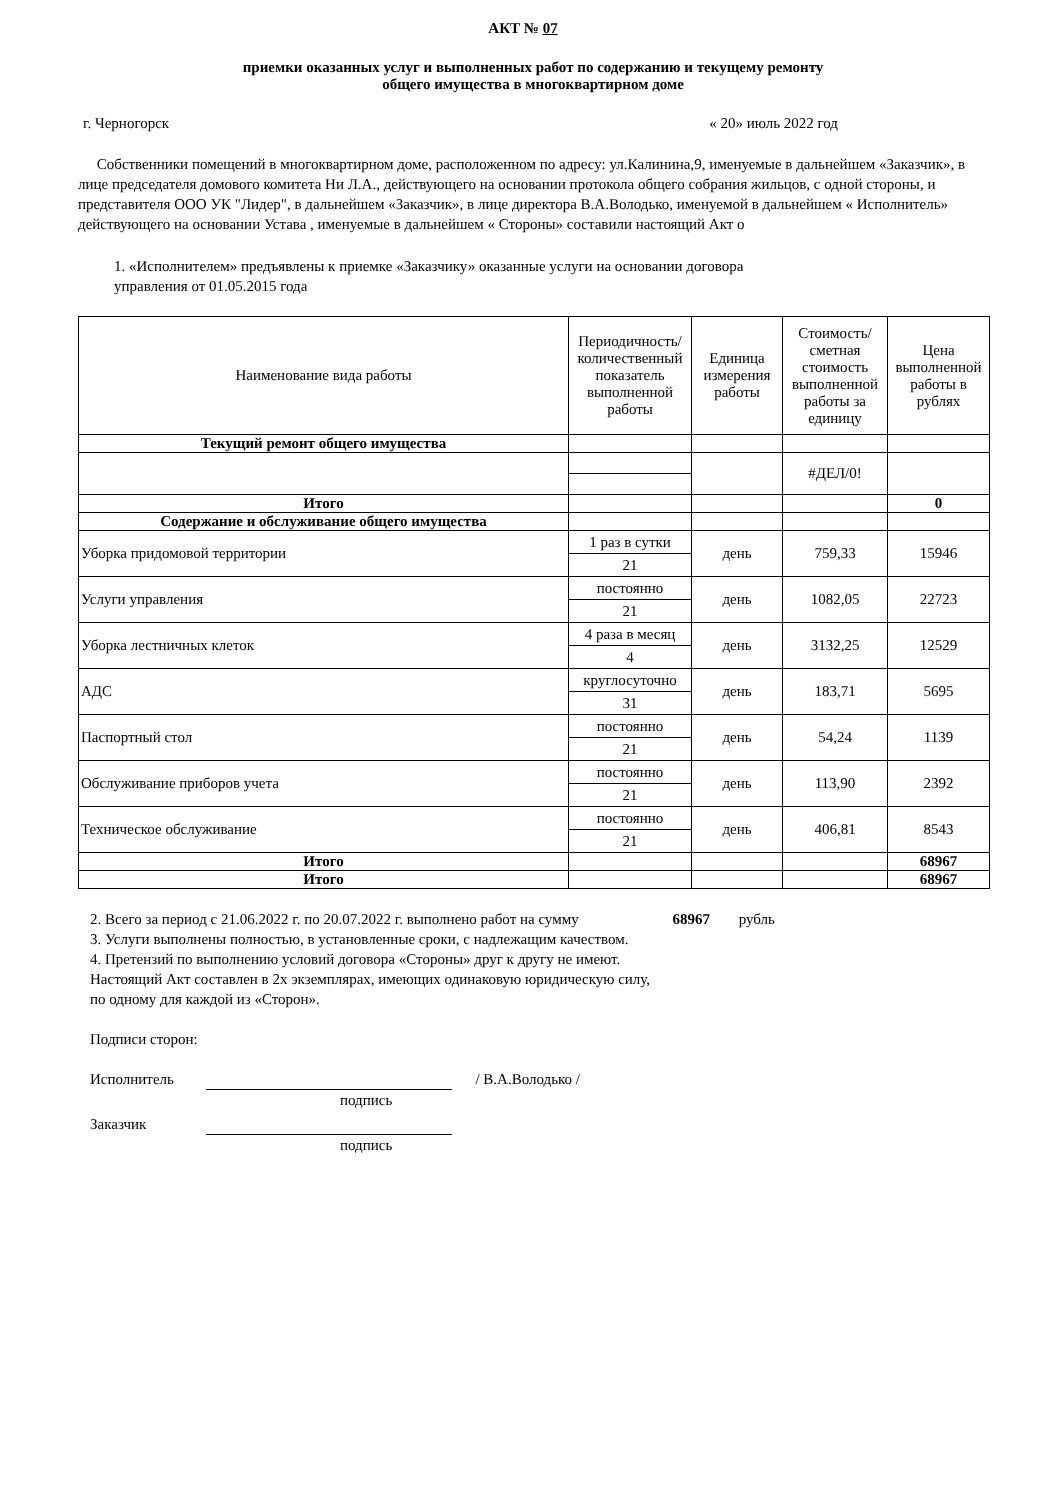АКТ № 07
приемки оказанных услуг и выполненных работ по содержанию и текущему ремонту
общего имущества в многоквартирном доме
г. Черногорск « 20» июль 2022 год
Собственники помещений в многоквартирном доме, расположенном по адресу: ул.Калинина,9, именуемые в дальнейшем «Заказчик», в лице председателя домового комитета Ни Л.А., действующего на основании протокола общего собрания жильцов, с одной стороны, и представителя ООО УК "Лидер", в дальнейшем «Заказчик», в лице директора В.А.Володько, именуемой в дальнейшем « Исполнитель» действующего на основании Устава , именуемые в дальнейшем « Стороны» составили настоящий Акт о
1. «Исполнителем» предъявлены к приемке «Заказчику» оказанные услуги на основании договора
управления от 01.05.2015 года
| Наименование вида работы | Периодичность/количественный показатель выполненной работы | Единица измерения работы | Стоимость/ сметная стоимость выполненной работы за единицу | Цена выполненной работы в рублях |
| Текущий ремонт общего имущества | | | | |
| | | | #ДЕЛ/0! | |
| Итого | | | | 0 |
| Содержание и обслуживание общего имущества | | | | |
| Уборка придомовой территории | 1 раз в сутки | день | 759,33 | 15946 |
| | 21 | | | |
| Услуги управления | постоянно | день | 1082,05 | 22723 |
| | 21 | | | |
| Уборка лестничных клеток | 4 раза в месяц | день | 3132,25 | 12529 |
| | 4 | | | |
| АДС | круглосуточно | день | 183,71 | 5695 |
| | 31 | | | |
| Паспортный стол | постоянно | день | 54,24 | 1139 |
| | 21 | | | |
| Обслуживание приборов учета | постоянно | день | 113,90 | 2392 |
| | 21 | | | |
| Техническое обслуживание | постоянно | день | 406,81 | 8543 |
| | 21 | | | |
| Итого | | | | 68967 |
| Итого | | | | 68967 |
2. Всего за период с 21.06.2022 г. по 20.07.2022 г. выполнено работ на сумму 68967 рубль
3. Услуги выполнены полностью, в установленные сроки, с надлежащим качеством.
4. Претензий по выполнению условий договора «Стороны» друг к другу не имеют.
Настоящий Акт составлен в 2х экземплярах, имеющих одинаковую юридическую силу,
по одному для каждой из «Сторон».
Подписи сторон:
Исполнитель / В.А.Володько /
подпись
Заказчик
подпись